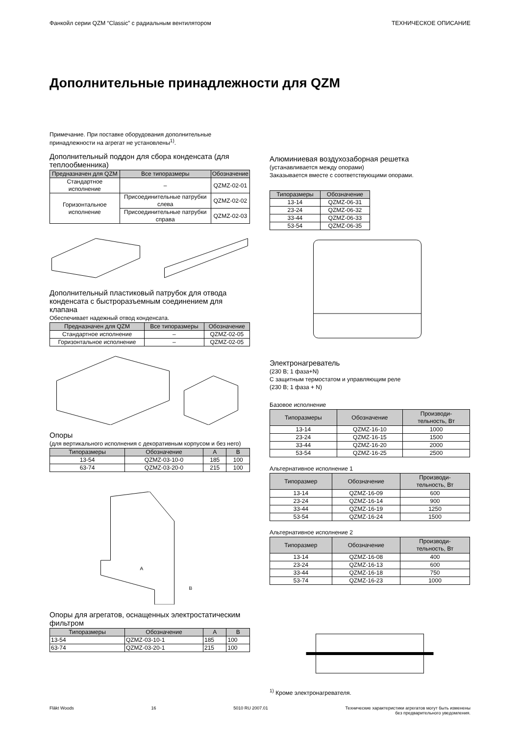Фанкойл серии QZM “Classic” с радиальным вентилятором ТЕХНИЧЕСКОЕ ОПИСАНИЕ
Дополнительные принадлежности для QZM
Примечание. При поставке оборудования дополнительные принадлежности на агрегат не установлены<sup>1)</sup>.
Дополнительный поддон для сбора конденсата (для теплообменника)
| Предназначен для QZM | Все типоразмеры | Обозначение |
| --- | --- | --- |
| Стандартное исполнение | – | QZMZ-02-01 |
| Горизонтальное исполнение | Присоединительные патрубки слева | QZMZ-02-02 |
| | Присоединительные патрубки справа | QZMZ-02-03 |
Дополнительный пластиковый патрубок для отвода конденсата с быстроразъемным соединением для клапана
Обеспечивает надежный отвод конденсата.
| Предназначен для QZM | Все типоразмеры | Обозначение |
| --- | --- | --- |
| Стандартное исполнение | – | QZMZ-02-05 |
| Горизонтальное исполнение | – | QZMZ-02-05 |
Опоры
(для вертикального исполнения с декоративным корпусом и без него)
| Типоразмеры | Обозначение | A | B |
| --- | --- | --- | --- |
| 13-54 | QZMZ-03-10-0 | 185 | 100 |
| 63-74 | QZMZ-03-20-0 | 215 | 100 |
A
B
Опоры для агрегатов, оснащенных электростатическим фильтром
| Типоразмеры | Обозначение | A | B |
| --- | --- | --- | --- |
| 13-54 | QZMZ-03-10-1 | 185 | 100 |
| 63-74 | QZMZ-03-20-1 | 215 | 100 |
Алюминиевая воздухозаборная решетка
(устанавливается между опорами)
Заказывается вместе с соответствующими опорами.
| Типоразмеры | Обозначение |
| --- | --- |
| 13-14 | QZMZ-06-31 |
| 23-24 | QZMZ-06-32 |
| 33-44 | QZMZ-06-33 |
| 53-54 | QZMZ-06-35 |
Электронагреватель
(230 В; 1 фаза+N)
С защитным термостатом и управляющим реле
(230 В; 1 фаза + N)
Базовое исполнение
| Типоразмеры | Обозначение | Производи- тельность, Вт |
| --- | --- | --- |
| 13-14 | QZMZ-16-10 | 1000 |
| 23-24 | QZMZ-16-15 | 1500 |
| 33-44 | QZMZ-16-20 | 2000 |
| 53-54 | QZMZ-16-25 | 2500 |
Альтернативное исполнение 1
| Типоразмер | Обозначение | Производи- тельность, Вт |
| --- | --- | --- |
| 13-14 | QZMZ-16-09 | 600 |
| 23-24 | QZMZ-16-14 | 900 |
| 33-44 | QZMZ-16-19 | 1250 |
| 53-54 | QZMZ-16-24 | 1500 |
Альтернативное исполнение 2
| Типоразмер | Обозначение | Производи- тельность, Вт |
| --- | --- | --- |
| 13-14 | QZMZ-16-08 | 400 |
| 23-24 | QZMZ-16-13 | 600 |
| 33-44 | QZMZ-16-18 | 750 |
| 53-74 | QZMZ-16-23 | 1000 |
<sup>1)</sup> Кроме электронагревателя.
Fläkt Woods 16 5010 RU 2007.01 Технические характеристики агрегатов могут быть изменены
без предварительного уведомления.